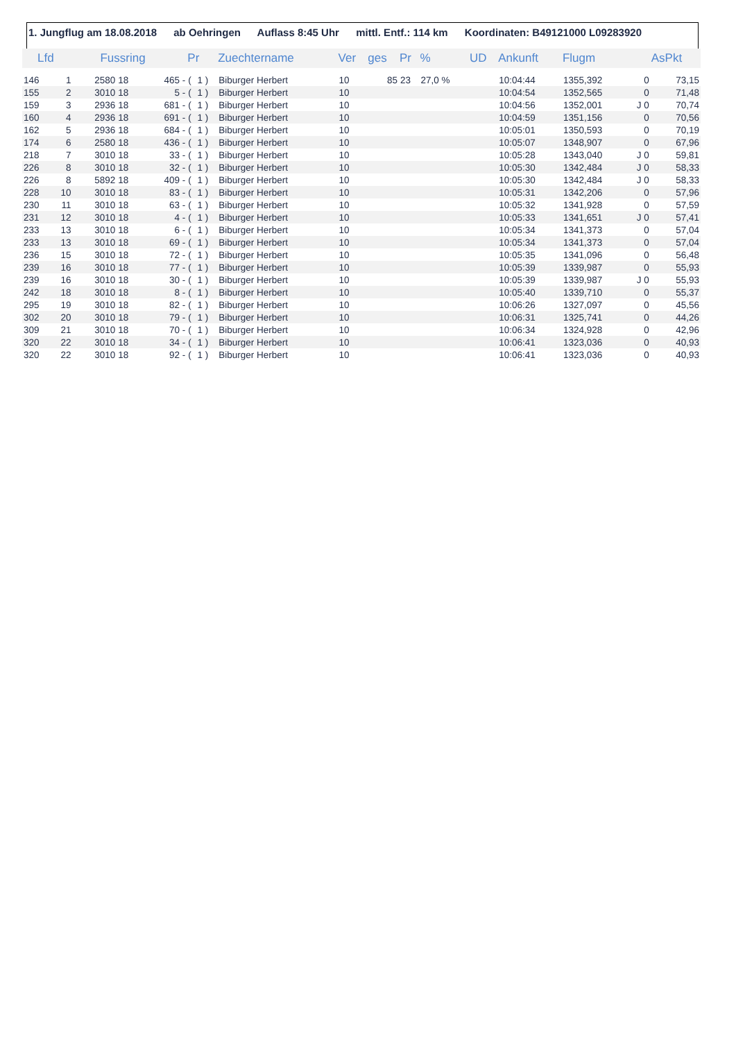1. Jungflug am 18.08.2018 ab Oehringen Auflass 8:45 Uhr mittl. Entf.: 114 km Koordinaten: B49121000 L09283920
| Lfd | | Fussring | | | Pr | | Zuechtername | Ver | ges | Pr | % | UD | Ankunft | Flugm | | AsPkt |
| --- | --- | --- | --- | --- | --- | --- | --- | --- | --- | --- | --- | --- | --- | --- | --- | --- |
| 146 | 1 | 2580 | 18 | 465 - | ( | 1 ) | Biburger Herbert | 10 | 85 | 23 | 27,0 % | | 10:04:44 | 1355,392 | 0 | 73,15 |
| 155 | 2 | 3010 | 18 | 5 - | ( | 1 ) | Biburger Herbert | 10 | | | | | 10:04:54 | 1352,565 | 0 | 71,48 |
| 159 | 3 | 2936 | 18 | 681 - | ( | 1 ) | Biburger Herbert | 10 | | | | | 10:04:56 | 1352,001 | J 0 | 70,74 |
| 160 | 4 | 2936 | 18 | 691 - | ( | 1 ) | Biburger Herbert | 10 | | | | | 10:04:59 | 1351,156 | 0 | 70,56 |
| 162 | 5 | 2936 | 18 | 684 - | ( | 1 ) | Biburger Herbert | 10 | | | | | 10:05:01 | 1350,593 | 0 | 70,19 |
| 174 | 6 | 2580 | 18 | 436 - | ( | 1 ) | Biburger Herbert | 10 | | | | | 10:05:07 | 1348,907 | 0 | 67,96 |
| 218 | 7 | 3010 | 18 | 33 - | ( | 1 ) | Biburger Herbert | 10 | | | | | 10:05:28 | 1343,040 | J 0 | 59,81 |
| 226 | 8 | 3010 | 18 | 32 - | ( | 1 ) | Biburger Herbert | 10 | | | | | 10:05:30 | 1342,484 | J 0 | 58,33 |
| 226 | 8 | 5892 | 18 | 409 - | ( | 1 ) | Biburger Herbert | 10 | | | | | 10:05:30 | 1342,484 | J 0 | 58,33 |
| 228 | 10 | 3010 | 18 | 83 - | ( | 1 ) | Biburger Herbert | 10 | | | | | 10:05:31 | 1342,206 | 0 | 57,96 |
| 230 | 11 | 3010 | 18 | 63 - | ( | 1 ) | Biburger Herbert | 10 | | | | | 10:05:32 | 1341,928 | 0 | 57,59 |
| 231 | 12 | 3010 | 18 | 4 - | ( | 1 ) | Biburger Herbert | 10 | | | | | 10:05:33 | 1341,651 | J 0 | 57,41 |
| 233 | 13 | 3010 | 18 | 6 - | ( | 1 ) | Biburger Herbert | 10 | | | | | 10:05:34 | 1341,373 | 0 | 57,04 |
| 233 | 13 | 3010 | 18 | 69 - | ( | 1 ) | Biburger Herbert | 10 | | | | | 10:05:34 | 1341,373 | 0 | 57,04 |
| 236 | 15 | 3010 | 18 | 72 - | ( | 1 ) | Biburger Herbert | 10 | | | | | 10:05:35 | 1341,096 | 0 | 56,48 |
| 239 | 16 | 3010 | 18 | 77 - | ( | 1 ) | Biburger Herbert | 10 | | | | | 10:05:39 | 1339,987 | 0 | 55,93 |
| 239 | 16 | 3010 | 18 | 30 - | ( | 1 ) | Biburger Herbert | 10 | | | | | 10:05:39 | 1339,987 | J 0 | 55,93 |
| 242 | 18 | 3010 | 18 | 8 - | ( | 1 ) | Biburger Herbert | 10 | | | | | 10:05:40 | 1339,710 | 0 | 55,37 |
| 295 | 19 | 3010 | 18 | 82 - | ( | 1 ) | Biburger Herbert | 10 | | | | | 10:06:26 | 1327,097 | 0 | 45,56 |
| 302 | 20 | 3010 | 18 | 79 - | ( | 1 ) | Biburger Herbert | 10 | | | | | 10:06:31 | 1325,741 | 0 | 44,26 |
| 309 | 21 | 3010 | 18 | 70 - | ( | 1 ) | Biburger Herbert | 10 | | | | | 10:06:34 | 1324,928 | 0 | 42,96 |
| 320 | 22 | 3010 | 18 | 34 - | ( | 1 ) | Biburger Herbert | 10 | | | | | 10:06:41 | 1323,036 | 0 | 40,93 |
| 320 | 22 | 3010 | 18 | 92 - | ( | 1 ) | Biburger Herbert | 10 | | | | | 10:06:41 | 1323,036 | 0 | 40,93 |